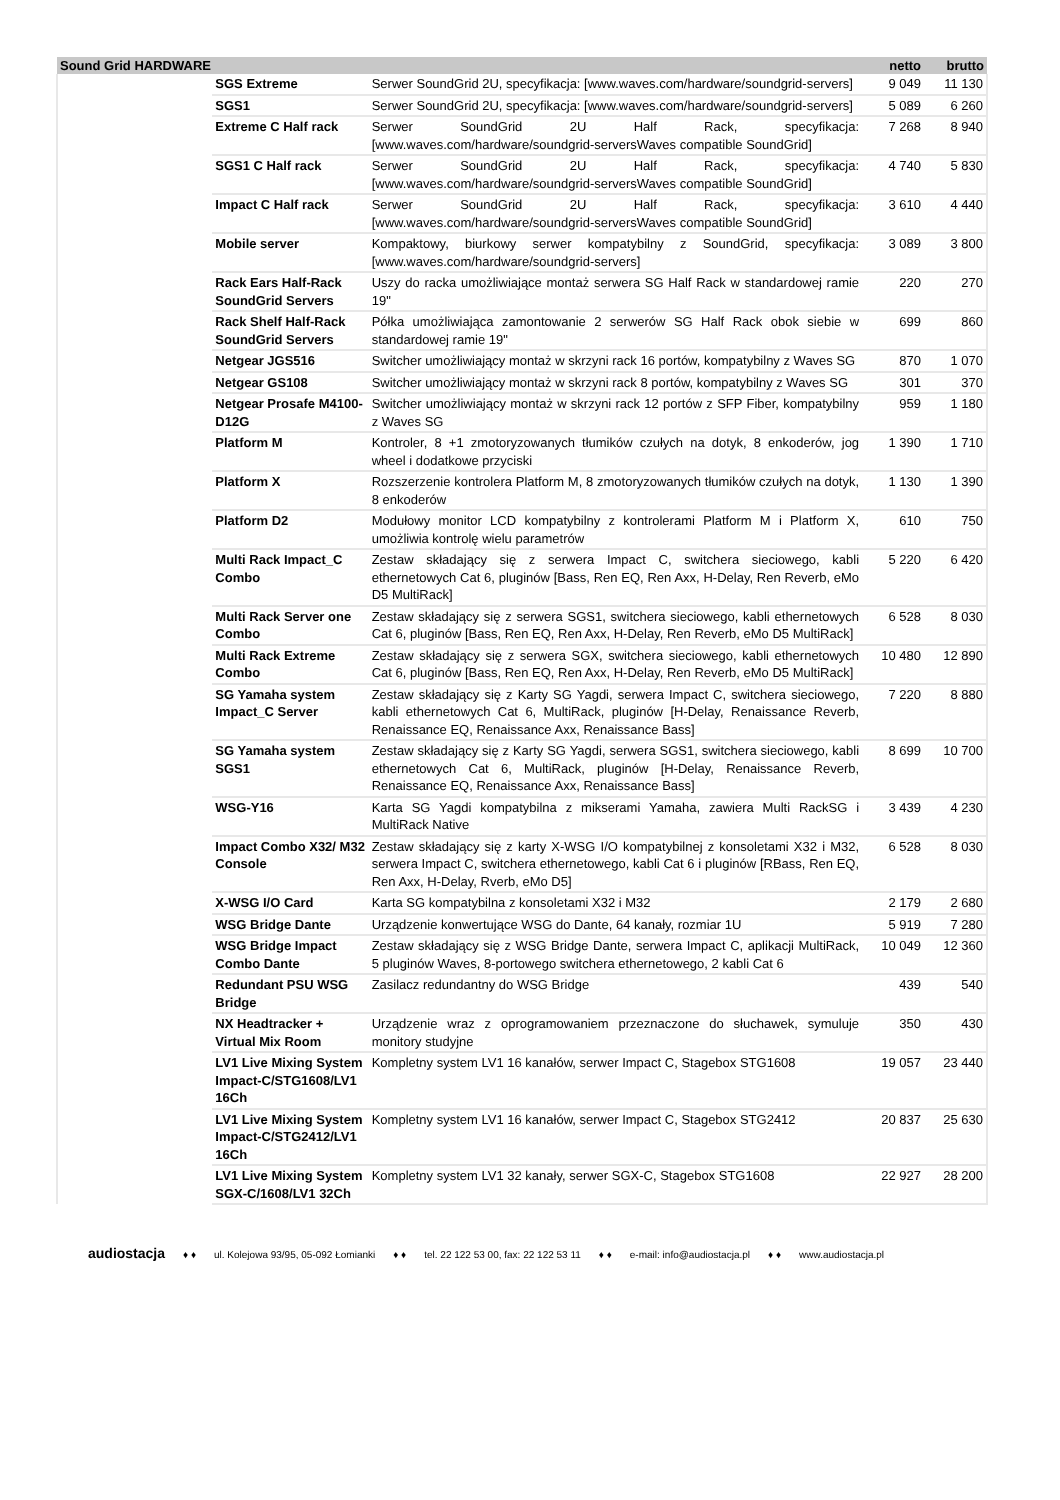| Sound Grid HARDWARE | | | netto | brutto |
| --- | --- | --- | --- | --- |
| | SGS Extreme | Serwer SoundGrid 2U, specyfikacja: [www.waves.com/hardware/soundgrid-servers] | 9 049 | 11 130 |
| | SGS1 | Serwer SoundGrid 2U, specyfikacja: [www.waves.com/hardware/soundgrid-servers] | 5 089 | 6 260 |
| | Extreme C Half rack | Serwer SoundGrid 2U Half Rack, specyfikacja: [www.waves.com/hardware/soundgrid-serversWaves compatible SoundGrid] | 7 268 | 8 940 |
| | SGS1 C Half rack | Serwer SoundGrid 2U Half Rack, specyfikacja: [www.waves.com/hardware/soundgrid-serversWaves compatible SoundGrid] | 4 740 | 5 830 |
| | Impact C Half rack | Serwer SoundGrid 2U Half Rack, specyfikacja: [www.waves.com/hardware/soundgrid-serversWaves compatible SoundGrid] | 3 610 | 4 440 |
| | Mobile server | Kompaktowy, biurkowy serwer kompatybilny z SoundGrid, specyfikacja: [www.waves.com/hardware/soundgrid-servers] | 3 089 | 3 800 |
| | Rack Ears Half-Rack SoundGrid Servers | Uszy do racka umożliwiające montaż serwera SG Half Rack w standardowej ramie 19" | 220 | 270 |
| | Rack Shelf Half-Rack SoundGrid Servers | Półka umożliwiająca zamontowanie 2 serwerów SG Half Rack obok siebie w standardowej ramie 19" | 699 | 860 |
| | Netgear JGS516 | Switcher umożliwiający montaż w skrzyni rack 16 portów, kompatybilny z Waves SG | 870 | 1 070 |
| | Netgear GS108 | Switcher umożliwiający montaż w skrzyni rack 8 portów, kompatybilny z Waves SG | 301 | 370 |
| | Netgear Prosafe M4100-D12G | Switcher umożliwiający montaż w skrzyni rack 12 portów z SFP Fiber, kompatybilny z Waves SG | 959 | 1 180 |
| | Platform M | Kontroler, 8 +1 zmotoryzowanych tłumików czułych na dotyk, 8 enkoderów, jog wheel i dodatkowe przyciski | 1 390 | 1 710 |
| | Platform X | Rozszerzenie kontrolera Platform M, 8 zmotoryzowanych tłumików czułych na dotyk, 8 enkoderów | 1 130 | 1 390 |
| | Platform D2 | Modułowy monitor LCD kompatybilny z kontrolerami Platform M i Platform X, umożliwia kontrolę wielu parametrów | 610 | 750 |
| | Multi Rack Impact_C Combo | Zestaw składający się z serwera Impact C, switchera sieciowego, kabli ethernetowych Cat 6, pluginów [Bass, Ren EQ, Ren Axx, H-Delay, Ren Reverb, eMo D5 MultiRack] | 5 220 | 6 420 |
| | Multi Rack Server one Combo | Zestaw składający się z serwera SGS1, switchera sieciowego, kabli ethernetowych Cat 6, pluginów [Bass, Ren EQ, Ren Axx, H-Delay, Ren Reverb, eMo D5 MultiRack] | 6 528 | 8 030 |
| | Multi Rack Extreme Combo | Zestaw składający się z serwera SGX, switchera sieciowego, kabli ethernetowych Cat 6, pluginów [Bass, Ren EQ, Ren Axx, H-Delay, Ren Reverb, eMo D5 MultiRack] | 10 480 | 12 890 |
| | SG Yamaha system Impact_C Server | Zestaw składający się z Karty SG Yagdi, serwera Impact C, switchera sieciowego, kabli ethernetowych Cat 6, MultiRack, pluginów [H-Delay, Renaissance Reverb, Renaissance EQ, Renaissance Axx, Renaissance Bass] | 7 220 | 8 880 |
| | SG Yamaha system SGS1 | Zestaw składający się z Karty SG Yagdi, serwera SGS1, switchera sieciowego, kabli ethernetowych Cat 6, MultiRack, pluginów [H-Delay, Renaissance Reverb, Renaissance EQ, Renaissance Axx, Renaissance Bass] | 8 699 | 10 700 |
| | WSG-Y16 | Karta SG Yagdi kompatybilna z mikserami Yamaha, zawiera Multi RackSG i MultiRack Native | 3 439 | 4 230 |
| | Impact Combo X32/ M32 Console | Zestaw składający się z karty X-WSG I/O kompatybilnej z konsoletami X32 i M32, serwera Impact C, switchera ethernetowego, kabli Cat 6 i pluginów [RBass, Ren EQ, Ren Axx, H-Delay, Rverb, eMo D5] | 6 528 | 8 030 |
| | X-WSG I/O Card | Karta SG kompatybilna z konsoletami X32 i M32 | 2 179 | 2 680 |
| | WSG Bridge Dante | Urządzenie konwertujące WSG do Dante, 64 kanały, rozmiar 1U | 5 919 | 7 280 |
| | WSG Bridge Impact Combo Dante | Zestaw składający się z WSG Bridge Dante, serwera Impact C, aplikacji MultiRack, 5 pluginów Waves, 8-portowego switchera ethernetowego, 2 kabli Cat 6 | 10 049 | 12 360 |
| | Redundant PSU WSG Bridge | Zasilacz redundantny do WSG Bridge | 439 | 540 |
| | NX Headtracker + Virtual Mix Room | Urządzenie wraz z oprogramowaniem przeznaczone do słuchawek, symuluje monitory studyjne | 350 | 430 |
| | LV1 Live Mixing System Impact-C/STG1608/LV1 16Ch | Kompletny system LV1 16 kanałów, serwer Impact C, Stagebox STG1608 | 19 057 | 23 440 |
| | LV1 Live Mixing System Impact-C/STG2412/LV1 16Ch | Kompletny system LV1 16 kanałów, serwer Impact C, Stagebox STG2412 | 20 837 | 25 630 |
| | LV1 Live Mixing System SGX-C/1608/LV1 32Ch | Kompletny system LV1 32 kanały, serwer SGX-C, Stagebox STG1608 | 22 927 | 28 200 |
audiostacja ♦ ♦ ul. Kolejowa 93/95, 05-092 Łomianki ♦ ♦ tel. 22 122 53 00, fax: 22 122 53 11 ♦ ♦ e-mail: info@audiostacja.pl ♦ ♦ www.audiostacja.pl